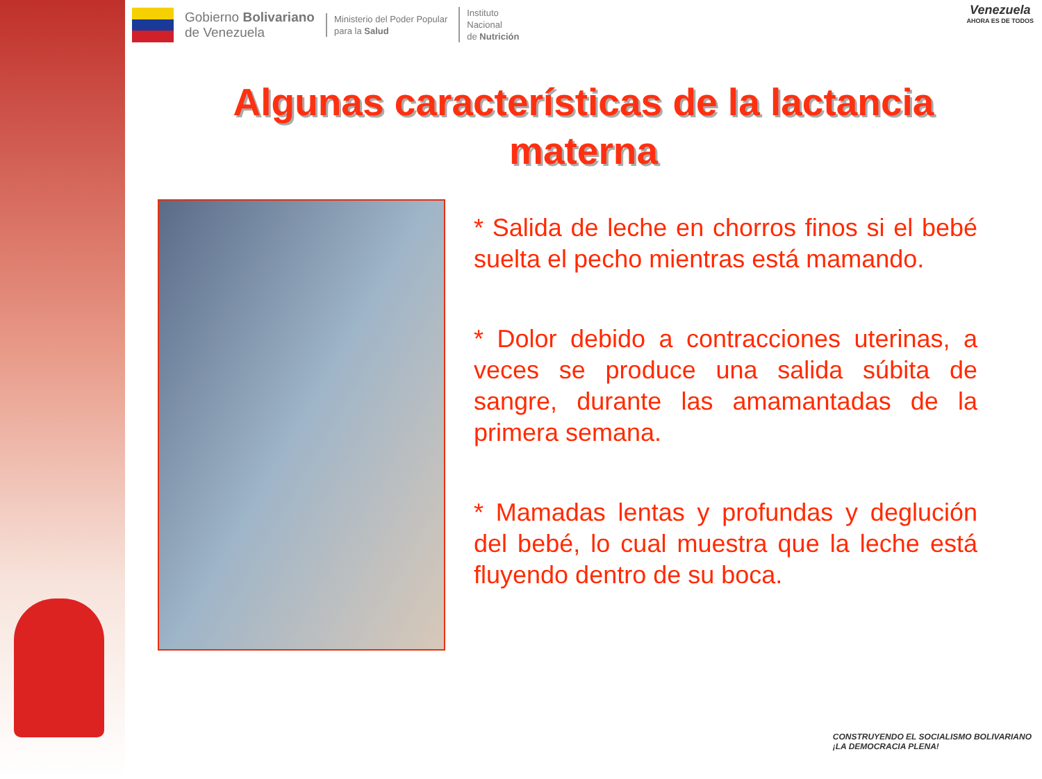Gobierno Bolivariano
de Venezuela
Ministerio del Poder Popular
para la Salud
Instituto
Nacional
de Nutrición
Venezuela
AHORA ES DE TODOS
Algunas características de la lactancia materna
* Salida de leche en chorros finos si el bebé suelta el pecho mientras está mamando.
* Dolor debido a contracciones uterinas, a veces se produce una salida súbita de sangre, durante las amamantadas de la primera semana.
* Mamadas lentas y profundas y deglución del bebé, lo cual muestra que la leche está fluyendo dentro de su boca.
CONSTRUYENDO EL SOCIALISMO BOLIVARIANO
¡LA DEMOCRACIA PLENA!